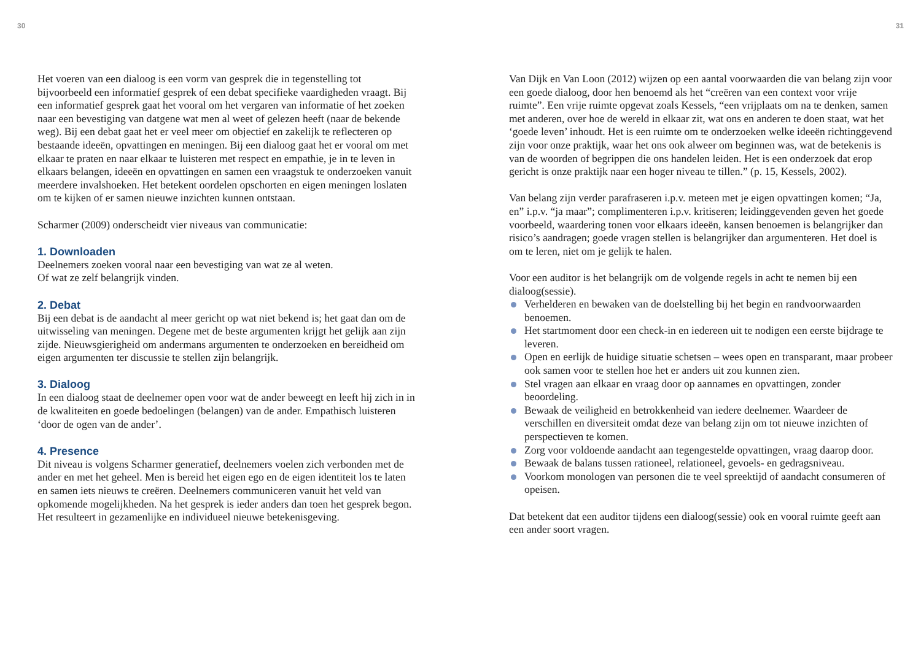30
Het voeren van een dialoog is een vorm van gesprek die in tegenstelling tot bijvoorbeeld een informatief gesprek of een debat specifieke vaardigheden vraagt. Bij een informatief gesprek gaat het vooral om het vergaren van informatie of het zoeken naar een bevestiging van datgene wat men al weet of gelezen heeft (naar de bekende weg). Bij een debat gaat het er veel meer om objectief en zakelijk te reflecteren op bestaande ideeën, opvattingen en meningen. Bij een dialoog gaat het er vooral om met elkaar te praten en naar elkaar te luisteren met respect en empathie, je in te leven in elkaars belangen, ideeën en opvattingen en samen een vraagstuk te onderzoeken vanuit meerdere invalshoeken. Het betekent oordelen opschorten en eigen meningen loslaten om te kijken of er samen nieuwe inzichten kunnen ontstaan.
Scharmer (2009) onderscheidt vier niveaus van communicatie:
1. Downloaden
Deelnemers zoeken vooral naar een bevestiging van wat ze al weten.
Of wat ze zelf belangrijk vinden.
2. Debat
Bij een debat is de aandacht al meer gericht op wat niet bekend is; het gaat dan om de uitwisseling van meningen. Degene met de beste argumenten krijgt het gelijk aan zijn zijde. Nieuwsgierigheid om andermans argumenten te onderzoeken en bereidheid om eigen argumenten ter discussie te stellen zijn belangrijk.
3. Dialoog
In een dialoog staat de deelnemer open voor wat de ander beweegt en leeft hij zich in in de kwaliteiten en goede bedoelingen (belangen) van de ander. Empathisch luisteren ‘door de ogen van de ander’.
4. Presence
Dit niveau is volgens Scharmer generatief, deelnemers voelen zich verbonden met de ander en met het geheel. Men is bereid het eigen ego en de eigen identiteit los te laten en samen iets nieuws te creëren. Deelnemers communiceren vanuit het veld van opkomende mogelijkheden. Na het gesprek is ieder anders dan toen het gesprek begon. Het resulteert in gezamenlijke en individueel nieuwe betekenisgeving.
31
Van Dijk en Van Loon (2012) wijzen op een aantal voorwaarden die van belang zijn voor een goede dialoog, door hen benoemd als het “creëren van een context voor vrije ruimte”. Een vrije ruimte opgevat zoals Kessels, “een vrijplaats om na te denken, samen met anderen, over hoe de wereld in elkaar zit, wat ons en anderen te doen staat, wat het ‘goede leven’ inhoudt. Het is een ruimte om te onderzoeken welke ideeën richtinggevend zijn voor onze praktijk, waar het ons ook alweer om beginnen was, wat de betekenis is van de woorden of begrippen die ons handelen leiden. Het is een onderzoek dat erop gericht is onze praktijk naar een hoger niveau te tillen.” (p. 15, Kessels, 2002).
Van belang zijn verder parafraseren i.p.v. meteen met je eigen opvattingen komen; “Ja, en” i.p.v. “ja maar”; complimenteren i.p.v. kritiseren; leiding­gevenden geven het goede voorbeeld, waardering tonen voor elkaars ideeën, kansen benoemen is belangrijker dan risico’s aandragen; goede vragen stellen is belangrijker dan argumenteren. Het doel is om te leren, niet om je gelijk te halen.
Voor een auditor is het belangrijk om de volgende regels in acht te nemen bij een dialoog(sessie).
Verhelderen en bewaken van de doelstelling bij het begin en randvoorwaarden benoemen.
Het startmoment door een check-in en iedereen uit te nodigen een eerste bijdrage te leveren.
Open en eerlijk de huidige situatie schetsen – wees open en transparant, maar probeer ook samen voor te stellen hoe het er anders uit zou kunnen zien.
Stel vragen aan elkaar en vraag door op aannames en opvattingen, zonder beoordeling.
Bewaak de veiligheid en betrokkenheid van iedere deelnemer. Waardeer de verschillen en diversiteit omdat deze van belang zijn om tot nieuwe inzichten of perspectieven te komen.
Zorg voor voldoende aandacht aan tegengestelde opvattingen, vraag daarop door.
Bewaak de balans tussen rationeel, relationeel, gevoels- en gedragsniveau.
Voorkom monologen van personen die te veel spreektijd of aandacht consumeren of opeisen.
Dat betekent dat een auditor tijdens een dialoog(sessie) ook en vooral ruimte geeft aan een ander soort vragen.